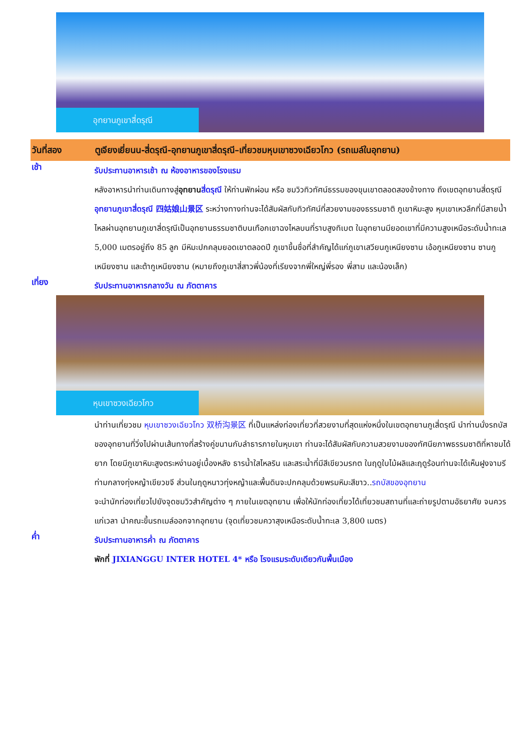อุทยานภูเขาสี่ดรุณี
วันที่สอง ตูเจียงเยี่ยนน-สี่ดรุณี-อุทยานภูเขาสี่ดรุณี–เที่ยวชมหุบเขาซวงเฉียวโกว (รถเมล์ในอุทยาน)
เช้า
รับประทานอาหารเช้า ณ ห้องอาหารของโรงแรม
หลังอาหารนำท่านเดินทางสู่อุทยาน สี่ดรุณี ให้ท่านพักผ่อน หรือ ชมวิวทิวทัศน์ธรรมของขุนเขาตลอดสองข้างทาง ถึงเขตอุทยานสี่ดรุณี อุทยานภูเขาสี่ดรุณี 四姑娘山景区 ระหว่างทางท่านจะได้สัมผัสกับทิวทัศน์ที่สวยงามของธรรมชาติ ภูเขาหิมะสูง หุบเขาเหวลึกที่มีสายน้ำไหลผ่านอุทยานภูเขาสี่ดรุณีเป็นอุทยานธรรมชาติบนเทือกเขาฉงไหลบนที่ราบสูงทิเบต ในอุทยานมียอดเขาที่มีความสูงเหนือระดับน้ำทะเล 5,000 เมตรอยู่ถึง 85 ลูก มีหิมะปกคลุมยอดเขาตลอดปี ภูเขาขึ้นชื่อที่สำคัญได้แก่ภูเขาเสวียนกูเหนียงซาน เอ้อกูเหนียงซาน ซานกูเหนียงซาน และต้ากูเหนียงซาน (หมายถึงภูเขาสี่สาวพี่น้องที่เรียงจากพี่ใหญ่พี่รอง พี่สาม และน้องเล็ก)
เที่ยง
รับประทานอาหารกลางวัน ณ ภัตตาคาร
หุบเขาซวงเฉียวโกว
นำท่านเที่ยวชม หุบเขาซวงเฉียวโกว 双桥沟景区 ที่เป็นแหล่งท่องเที่ยวที่สวยงามที่สุดแห่งหนึ่งในเขตอุทยานภูเสี่ดรุณี นำท่านนั่งรถบัสของอุทยานที่วิ่งไปผ่านเส้นทางที่สร้างคู่ขนานกับลำธารภายในหุบเขา ท่านจะได้สัมผัสกับความสวยงามของทัศนียภาพธรรมชาติที่หาชมได้ยาก โดยมีภูเขาหิมะสูงตระหง่านอยู่เบื้องหลัง ธารน้ำใสไหลริน และสระน้ำที่มีสีเขียวมรกต ในฤดูใบไม้ผลิและฤดูร้อนท่านจะได้เห็นฝูงจามรีท่ามกลางทุ่งหญ้าเขียวขจี ส่วนในฤดูหนาวทุ่งหญ้าและพื้นดินจะปกคลุมด้วยพรมหิมะสีขาว..รถบัสของอุทยาน
จะนำนักท่องเที่ยวไปยังจุดชมวิวสำคัญต่าง ๆ ภายในเขตอุทยาน เพื่อให้นักท่องเที่ยวได้เที่ยวชมสถานที่และถ่ายรูปตามอัธยาศัย จนควรแก่เวลา นำคณะขึ้นรถเมล์ออกจากอุทยาน (จุดเที่ยวชมควาสุงเหนือระดับน้ำทะเล 3,800 เมตร)
ค่ำ
รับประทานอาหารค่ำ ณ ภัตตาคาร
พักที่ JIXIANGGU INTER HOTEL 4* หรือ โรงแรมระดับเดียวกันพื้นเมือง